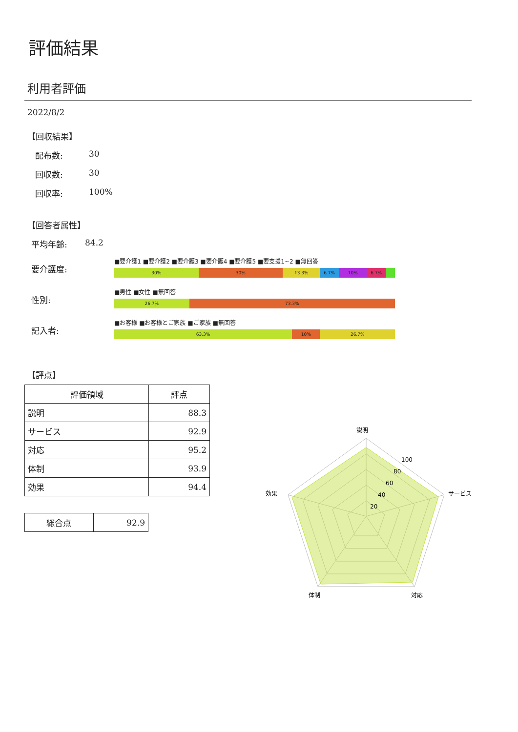評価結果
利用者評価
2022/8/2
【回収結果】
配布数: 30
回収数: 30
回収率: 100%
【回答者属性】
平均年齢: 84.2
要介護度:
■要介護1 ■要介護2 ■要介護3 ■要介護4 ■要介護5 ■要支援1~2 ■無回答
30% 30% 13.3% 6.7% 10% 6.7%
性別:
■男性 ■女性 ■無回答
26.7% 73.3%
記入者:
■お客様 ■お客様とご家族 ■ご家族 ■無回答
63.3% 10% 26.7%
【評点】
| 評価領域 | 評点 |
| --- | --- |
| 説明 | 88.3 |
| サービス | 92.9 |
| 対応 | 95.2 |
| 体制 | 93.9 |
| 効果 | 94.4 |
| 総合点 | 92.9 |
説明
サービス
対応
体制
効果
100
80
60
40
20